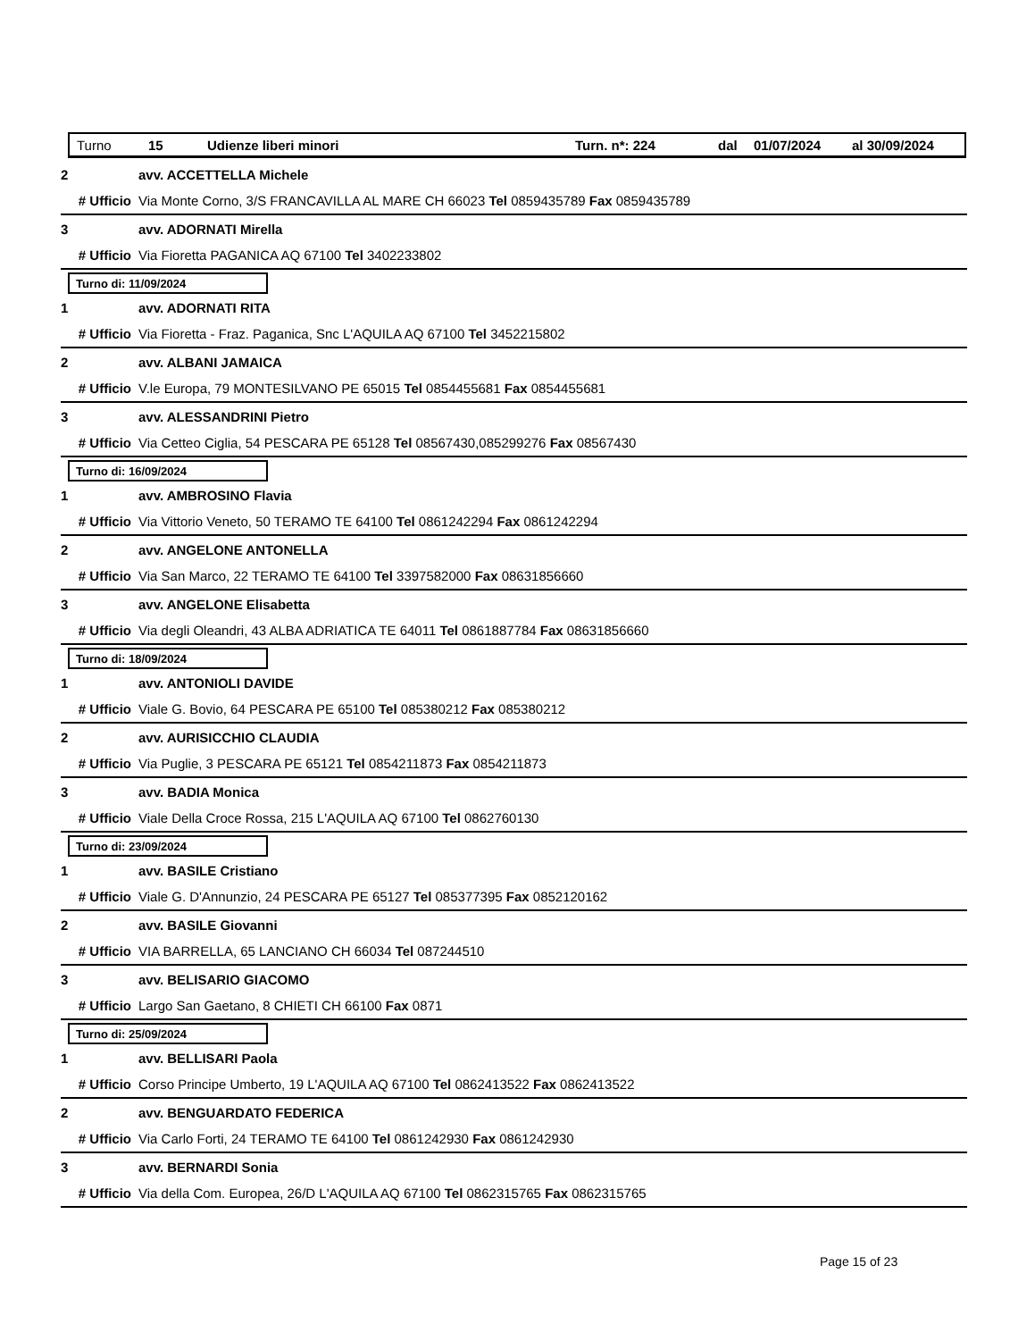Turno 15 Udienze liberi minori Turn. n*: 224 dal 01/07/2024 al 30/09/2024
2 avv. ACCETTELLA Michele
# Ufficio Via Monte Corno, 3/S FRANCAVILLA AL MARE CH 66023 Tel 0859435789 Fax 0859435789
3 avv. ADORNATI Mirella
# Ufficio Via Fioretta PAGANICA AQ 67100 Tel 3402233802
Turno di: 11/09/2024
1 avv. ADORNATI RITA
# Ufficio Via Fioretta - Fraz. Paganica, Snc L'AQUILA AQ 67100 Tel 3452215802
2 avv. ALBANI JAMAICA
# Ufficio V.le Europa, 79 MONTESILVANO PE 65015 Tel 0854455681 Fax 0854455681
3 avv. ALESSANDRINI Pietro
# Ufficio Via Cetteo Ciglia, 54 PESCARA PE 65128 Tel 08567430,085299276 Fax 08567430
Turno di: 16/09/2024
1 avv. AMBROSINO Flavia
# Ufficio Via Vittorio Veneto, 50 TERAMO TE 64100 Tel 0861242294 Fax 0861242294
2 avv. ANGELONE ANTONELLA
# Ufficio Via San Marco, 22 TERAMO TE 64100 Tel 3397582000 Fax 08631856660
3 avv. ANGELONE Elisabetta
# Ufficio Via degli Oleandri, 43 ALBA ADRIATICA TE 64011 Tel 0861887784 Fax 08631856660
Turno di: 18/09/2024
1 avv. ANTONIOLI DAVIDE
# Ufficio Viale G. Bovio, 64 PESCARA PE 65100 Tel 085380212 Fax 085380212
2 avv. AURISICCHIO CLAUDIA
# Ufficio Via Puglie, 3 PESCARA PE 65121 Tel 0854211873 Fax 0854211873
3 avv. BADIA Monica
# Ufficio Viale Della Croce Rossa, 215 L'AQUILA AQ 67100 Tel 0862760130
Turno di: 23/09/2024
1 avv. BASILE Cristiano
# Ufficio Viale G. D'Annunzio, 24 PESCARA PE 65127 Tel 085377395 Fax 0852120162
2 avv. BASILE Giovanni
# Ufficio VIA BARRELLA, 65 LANCIANO CH 66034 Tel 087244510
3 avv. BELISARIO GIACOMO
# Ufficio Largo San Gaetano, 8 CHIETI CH 66100 Fax 0871
Turno di: 25/09/2024
1 avv. BELLISARI Paola
# Ufficio Corso Principe Umberto, 19 L'AQUILA AQ 67100 Tel 0862413522 Fax 0862413522
2 avv. BENGUARDATO FEDERICA
# Ufficio Via Carlo Forti, 24 TERAMO TE 64100 Tel 0861242930 Fax 0861242930
3 avv. BERNARDI Sonia
# Ufficio Via della Com. Europea, 26/D L'AQUILA AQ 67100 Tel 0862315765 Fax 0862315765
Page 15 of 23